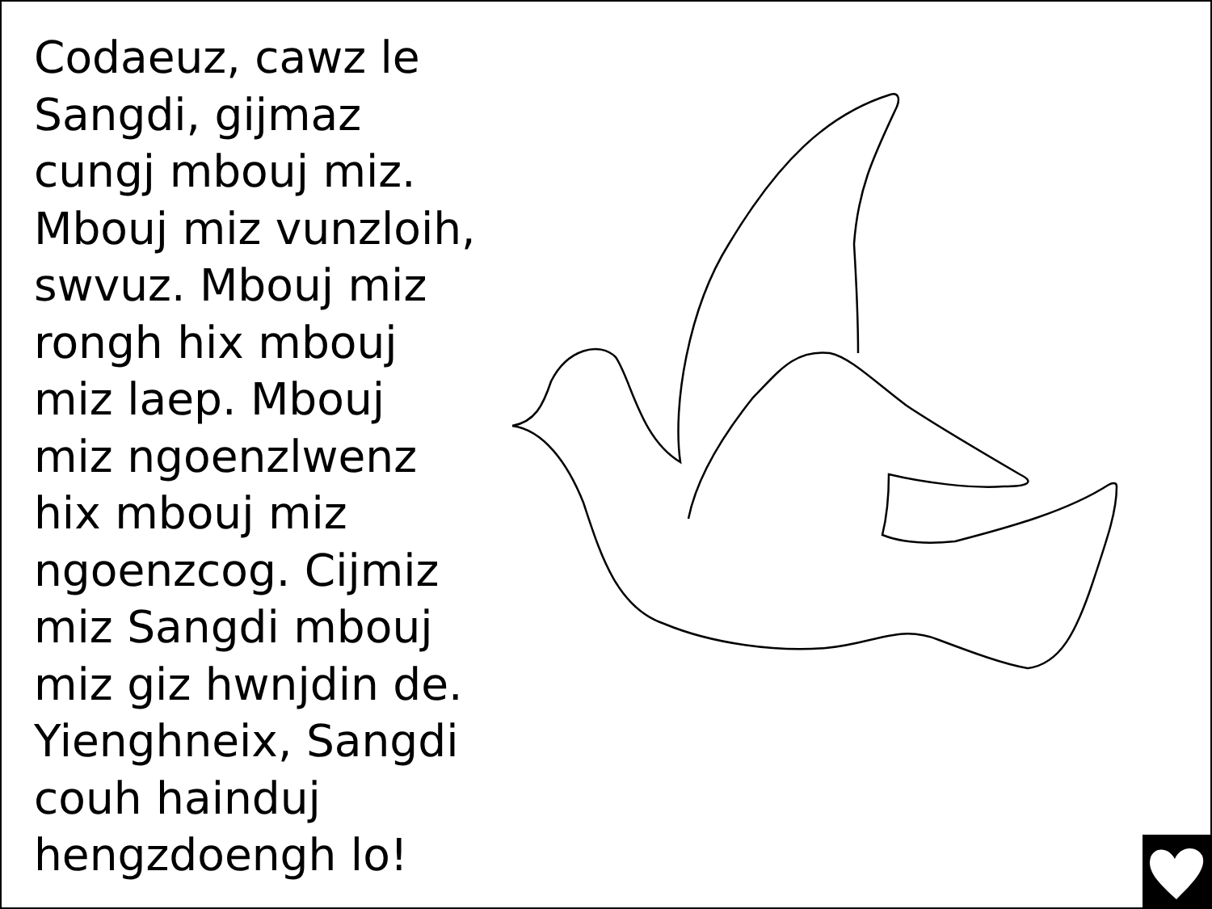Codaeuz, cawz le
Sangdi, gijmaz
cungj mbouj miz.
Mbouj miz vunzloih,
swvuz. Mbouj miz
rongh hix mbouj
miz laep. Mbouj
miz ngoenzlwenz
hix mbouj miz
ngoenzcog. Cijmiz
miz Sangdi mbouj
miz giz hwnjdin de.
Yienghneix, Sangdi
couh hainduj
hengzdoengh lo!